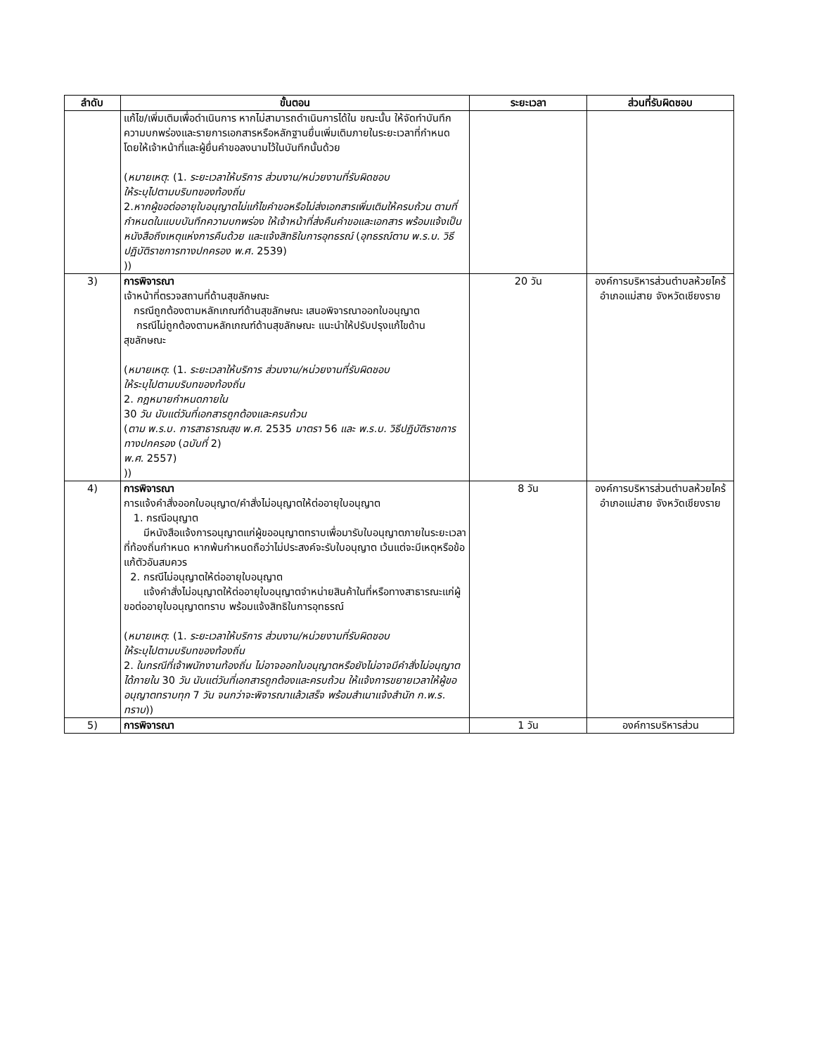| ลำดับ | ขั้นตอน | ระยะเวลา | ส่วนที่รับผิดชอบ |
| --- | --- | --- | --- |
| | แก้ไข/เพิ่มเติมเพื่อดำเนินการ หากไม่สามารถดำเนินการได้ใน ขณะนั้น ให้จัดทำบันทึกความบกพร่องและรายการเอกสารหรือหลักฐานยื่นเพิ่มเติมภายในระยะเวลาที่กำหนด โดยให้เจ้าหน้าที่และผู้ยื่นคำขอลงนามไว้ในบันทึกนั้นด้วย ( หมายเหตุ : (1. ระยะเวลาให้บริการ ส่วนงาน/หน่วยงานที่รับผิดชอบ ให้ระบุไปตามบริบทของท้องถิ่น 2. หากผู้ขอต่ออายุใบอนุญาตไม่แก้ไขคำขอหรือไม่ส่งเอกสารเพิ่มเติมให้ครบถ้วน ตามที่กำหนดในแบบบันทึกความบกพร่อง ให้เจ้าหน้าที่ส่งคืนคำขอและเอกสาร พร้อมแจ้งเป็นหนังสือถึงเหตุแห่งการคืนด้วย และแจ้งสิทธิในการอุทธรณ์ ( อุทธรณ์ตาม พ.ร.บ. วิธีปฏิบัติราชการทางปกครอง พ.ศ. 2539) )) | | |
| 3) | การพิจารณา เจ้าหน้าที่ตรวจสถานที่ด้านสุขลักษณะ กรณีถูกต้องตามหลักเกณฑ์ด้านสุขลักษณะ เสนอพิจารณาออกใบอนุญาต กรณีไม่ถูกต้องตามหลักเกณฑ์ด้านสุขลักษณะ แนะนำให้ปรับปรุงแก้ไขด้านสุขลักษณะ ( หมายเหตุ : (1. ระยะเวลาให้บริการ ส่วนงาน/หน่วยงานที่รับผิดชอบ ให้ระบุไปตามบริบทของท้องถิ่น 2. กฎหมายกำหนดภายใน 30 วัน นับแต่วันที่เอกสารถูกต้องและครบถ้วน ( ตาม พ.ร.บ. การสาธารณสุข พ.ศ. 2535 มาตรา 56 และ พ.ร.บ. วิธีปฏิบัติราชการทางปกครอง ( ฉบับที่ 2) พ.ศ. 2557) )) | 20 วัน | องค์การบริหารส่วนตำบลห้วยไคร้ อำเภอแม่สาย จังหวัดเชียงราย |
| 4) | การพิจารณา การแจ้งคำสั่งออกใบอนุญาต/คำสั่งไม่อนุญาตให้ต่ออายุใบอนุญาต 1. กรณีอนุญาต มีหนังสือแจ้งการอนุญาตแก่ผู้ขออนุญาตทราบเพื่อมารับใบอนุญาตภายในระยะเวลาที่ท้องถิ่นกำหนด หากพ้นกำหนดถือว่าไม่ประสงค์จะรับใบอนุญาต เว้นแต่จะมีเหตุหรือข้อแก้ตัวอันสมควร 2. กรณีไม่อนุญาตให้ต่ออายุใบอนุญาต แจ้งคำสั่งไม่อนุญาตให้ต่ออายุใบอนุญาตจำหน่ายสินค้าในที่หรือทางสาธารณะแก่ผู้ขอต่ออายุใบอนุญาตทราบ พร้อมแจ้งสิทธิในการอุทธรณ์ ( หมายเหตุ : (1. ระยะเวลาให้บริการ ส่วนงาน/หน่วยงานที่รับผิดชอบ ให้ระบุไปตามบริบทของท้องถิ่น 2. ในกรณีที่เจ้าพนักงานท้องถิ่น ไม่อาจออกใบอนุญาตหรือยังไม่อาจมีคำสั่งไม่อนุญาตได้ภายใน 30 วัน นับแต่วันที่เอกสารถูกต้องและครบถ้วน ให้แจ้งการขยายเวลาให้ผู้ขออนุญาตทราบทุก 7 วัน จนกว่าจะพิจารณาแล้วเสร็จ พร้อมสำเนาแจ้งสำนัก ก.พ.ร. ทราบ )) | 8 วัน | องค์การบริหารส่วนตำบลห้วยไคร้ อำเภอแม่สาย จังหวัดเชียงราย |
| 5) | การพิจารณา | 1 วัน | องค์การบริหารส่วน |